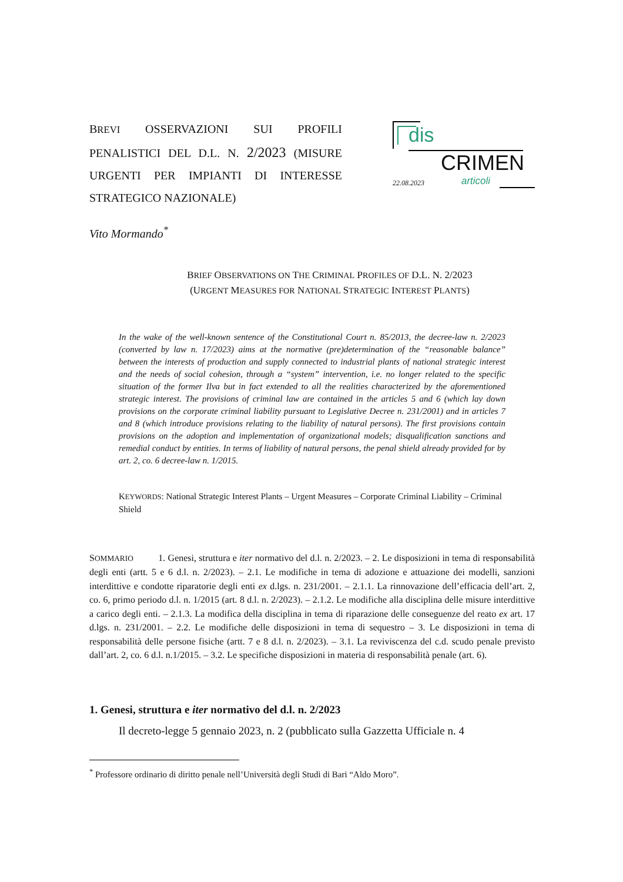BREVI OSSERVAZIONI SUI PROFILI PENALISTICI DEL D.L. N. 2/2023 (MISURE URGENTI PER IMPIANTI DI INTERESSE STRATEGICO NAZIONALE)
dis
CRIMEN
22.08.2023 articoli
Vito Mormando<sup>*</sup>
BRIEF OBSERVATIONS ON THE CRIMINAL PROFILES OF D.L. N. 2/2023
(URGENT MEASURES FOR NATIONAL STRATEGIC INTEREST PLANTS)
In the wake of the well-known sentence of the Constitutional Court n. 85/2013, the decree-law n. 2/2023 (converted by law n. 17/2023) aims at the normative (pre)determination of the “reasonable balance” between the interests of production and supply connected to industrial plants of national strategic interest and the needs of social cohesion, through a “system” intervention, i.e. no longer related to the specific situation of the former Ilva but in fact extended to all the realities characterized by the aforementioned strategic interest. The provisions of criminal law are contained in the articles 5 and 6 (which lay down provisions on the corporate criminal liability pursuant to Legislative Decree n. 231/2001) and in articles 7 and 8 (which introduce provisions relating to the liability of natural persons). The first provisions contain provisions on the adoption and implementation of organizational models; disqualification sanctions and remedial conduct by entities. In terms of liability of natural persons, the penal shield already provided for by art. 2, co. 6 decree-law n. 1/2015.
KEYWORDS: National Strategic Interest Plants – Urgent Measures – Corporate Criminal Liability – Criminal Shield
SOMMARIO 1. Genesi, struttura e iter normativo del d.l. n. 2/2023. – 2. Le disposizioni in tema di responsabilità degli enti (artt. 5 e 6 d.l. n. 2/2023). – 2.1. Le modifiche in tema di adozione e attuazione dei modelli, sanzioni interdittive e condotte riparatorie degli enti ex d.lgs. n. 231/2001. – 2.1.1. La rinnovazione dell’efficacia dell’art. 2, co. 6, primo periodo d.l. n. 1/2015 (art. 8 d.l. n. 2/2023). – 2.1.2. Le modifiche alla disciplina delle misure interdittive a carico degli enti. – 2.1.3. La modifica della disciplina in tema di riparazione delle conseguenze del reato ex art. 17 d.lgs. n. 231/2001. – 2.2. Le modifiche delle disposizioni in tema di sequestro – 3. Le disposizioni in tema di responsabilità delle persone fisiche (artt. 7 e 8 d.l. n. 2/2023). – 3.1. La reviviscenza del c.d. scudo penale previsto dall’art. 2, co. 6 d.l. n.1/2015. – 3.2. Le specifiche disposizioni in materia di responsabilità penale (art. 6).
1. Genesi, struttura e iter normativo del d.l. n. 2/2023
Il decreto-legge 5 gennaio 2023, n. 2 (pubblicato sulla Gazzetta Ufficiale n. 4
<sup>*</sup> Professore ordinario di diritto penale nell’Università degli Studi di Bari “Aldo Moro”.